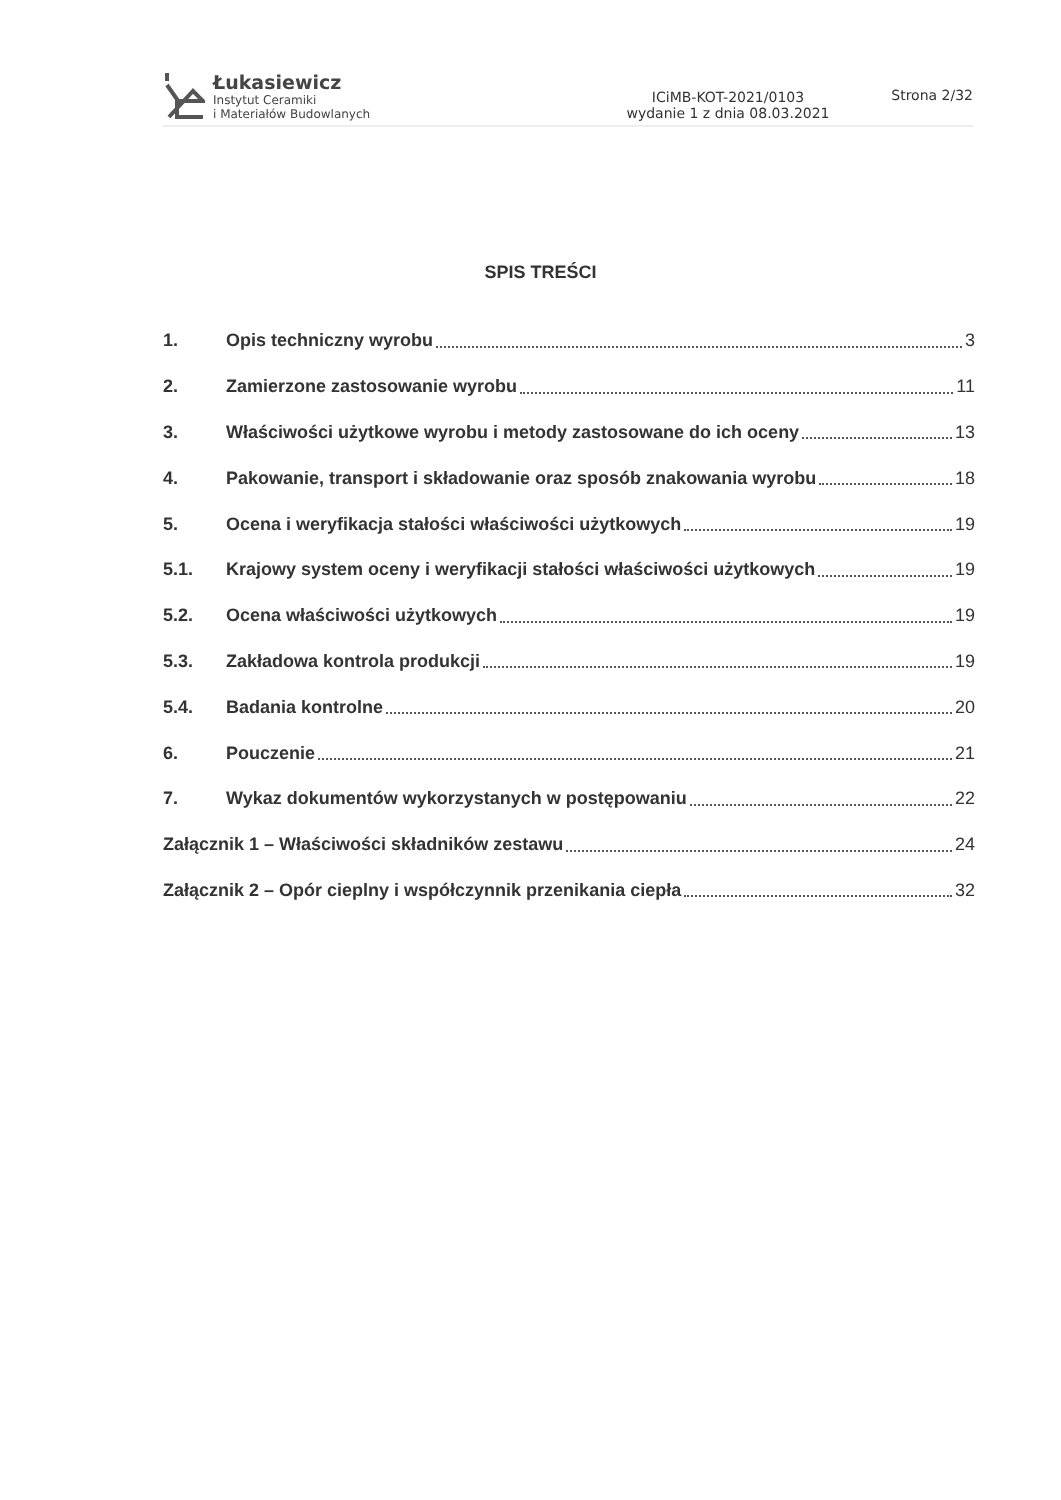Łukasiewicz
Instytut Ceramiki
i Materiałów Budowlanych
ICiMB-KOT-2021/0103
wydanie 1 z dnia 08.03.2021
Strona 2/32
SPIS TREŚCI
1. Opis techniczny wyrobu 3
2. Zamierzone zastosowanie wyrobu 11
3. Właściwości użytkowe wyrobu i metody zastosowane do ich oceny 13
4. Pakowanie, transport i składowanie oraz sposób znakowania wyrobu 18
5. Ocena i weryfikacja stałości właściwości użytkowych 19
5.1. Krajowy system oceny i weryfikacji stałości właściwości użytkowych 19
5.2. Ocena właściwości użytkowych 19
5.3. Zakładowa kontrola produkcji 19
5.4. Badania kontrolne 20
6. Pouczenie 21
7. Wykaz dokumentów wykorzystanych w postępowaniu 22
Załącznik 1 – Właściwości składników zestawu 24
Załącznik 2 – Opór cieplny i współczynnik przenikania ciepła 32